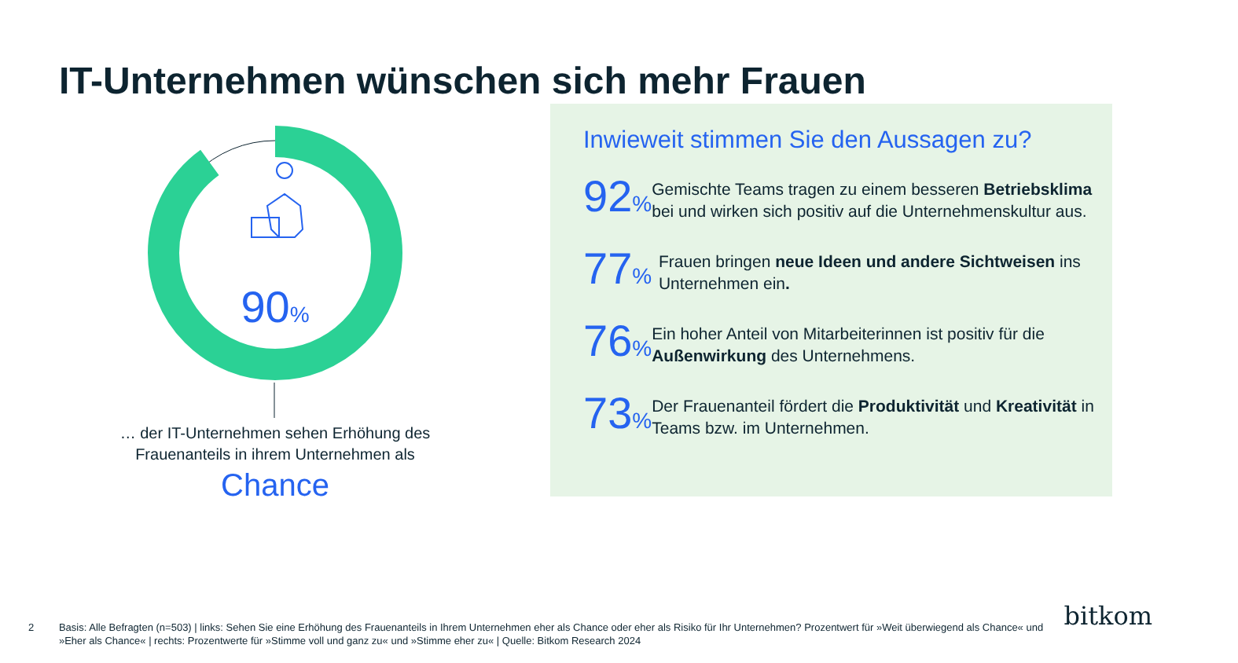IT-Unternehmen wünschen sich mehr Frauen
90%
… der IT-Unternehmen sehen Erhöhung des
Frauenanteils in ihrem Unternehmen als
Chance
Inwieweit stimmen Sie den Aussagen zu?
92%
Gemischte Teams tragen zu einem besseren Betriebsklima bei und wirken sich positiv auf die Unternehmenskultur aus.
77%
Frauen bringen neue Ideen und andere Sichtweisen ins Unternehmen ein.
76%
Ein hoher Anteil von Mitarbeiterinnen ist positiv für die Außenwirkung des Unternehmens.
73%
Der Frauenanteil fördert die Produktivität und Kreativität in Teams bzw. im Unternehmen.
2 Basis: Alle Befragten (n=503) | links: Sehen Sie eine Erhöhung des Frauenanteils in Ihrem Unternehmen eher als Chance oder eher als Risiko für Ihr Unternehmen? Prozentwert für »Weit überwiegend als Chance« und »Eher als Chance« | rechts: Prozentwerte für »Stimme voll und ganz zu« und »Stimme eher zu« | Quelle: Bitkom Research 2024
bitkom